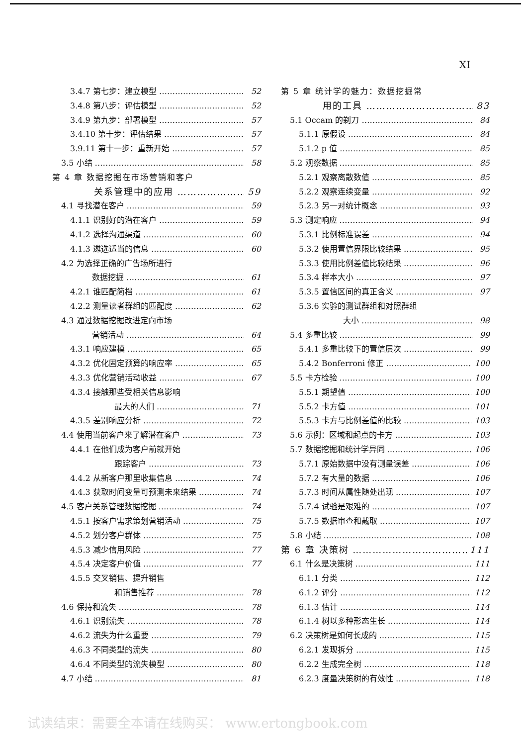XI
3.4.7 第七步：建立模型 52
3.4.8 第八步：评估模型 52
3.4.9 第九步：部署模型 57
3.4.10 第十步：评估结果 57
3.9.11 第十一步：重新开始 57
3.5 小结 58
第 4 章 数据挖掘在市场营销和客户
关系管理中的应用 59
4.1 寻找潜在客户 59
4.1.1 识别好的潜在客户 59
4.1.2 选择沟通渠道 60
4.1.3 遴选适当的信息 60
4.2 为选择正确的广告场所进行
数据挖掘 61
4.2.1 谁匹配简档 61
4.2.2 测量读者群组的匹配度 62
4.3 通过数据挖掘改进定向市场
营销活动 64
4.3.1 响应建模 65
4.3.2 优化固定预算的响应率 65
4.3.3 优化营销活动收益 67
4.3.4 接触那些受相关信息影响
最大的人们 71
4.3.5 差别响应分析 72
4.4 使用当前客户来了解潜在客户 73
4.4.1 在他们成为客户前就开始
跟踪客户 73
4.4.2 从新客户那里收集信息 74
4.4.3 获取时间变量可预测未来结果 74
4.5 客户关系管理数据挖掘 74
4.5.1 按客户需求策划营销活动 75
4.5.2 划分客户群体 75
4.5.3 减少信用风险 77
4.5.4 决定客户价值 77
4.5.5 交叉销售、提升销售
和销售推荐 78
4.6 保持和流失 78
4.6.1 识别流失 78
4.6.2 流失为什么重要 79
4.6.3 不同类型的流失 80
4.6.4 不同类型的流失模型 80
4.7 小结 81
第 5 章 统计学的魅力：数据挖掘常
用的工具 83
5.1 Occam 的剃刀 84
5.1.1 原假设 84
5.1.2 p 值 85
5.2 观察数据 85
5.2.1 观察离散数值 85
5.2.2 观察连续变量 92
5.2.3 另一对统计概念 93
5.3 测定响应 94
5.3.1 比例标准误差 94
5.3.2 使用置信界限比较结果 95
5.3.3 使用比例差值比较结果 96
5.3.4 样本大小 97
5.3.5 置信区间的真正含义 97
5.3.6 实验的测试群组和对照群组
大小 98
5.4 多重比较 99
5.4.1 多重比较下的置信层次 99
5.4.2 Bonferroni 修正 100
5.5 卡方检验 100
5.5.1 期望值 100
5.5.2 卡方值 101
5.5.3 卡方与比例差值的比较 103
5.6 示例：区域和起点的卡方 103
5.7 数据挖掘和统计学异同 106
5.7.1 原始数据中没有测量误差 106
5.7.2 有大量的数据 106
5.7.3 时间从属性随处出现 107
5.7.4 试验是艰难的 107
5.7.5 数据审查和截取 107
5.8 小结 108
第 6 章 决策树 111
6.1 什么是决策树 111
6.1.1 分类 112
6.1.2 评分 112
6.1.3 估计 114
6.1.4 树以多种形态生长 114
6.2 决策树是如何长成的 115
6.2.1 发现拆分 115
6.2.2 生成完全树 118
6.2.3 度量决策树的有效性 118
试读结束：需要全本请在线购买： www.ertongbook.com